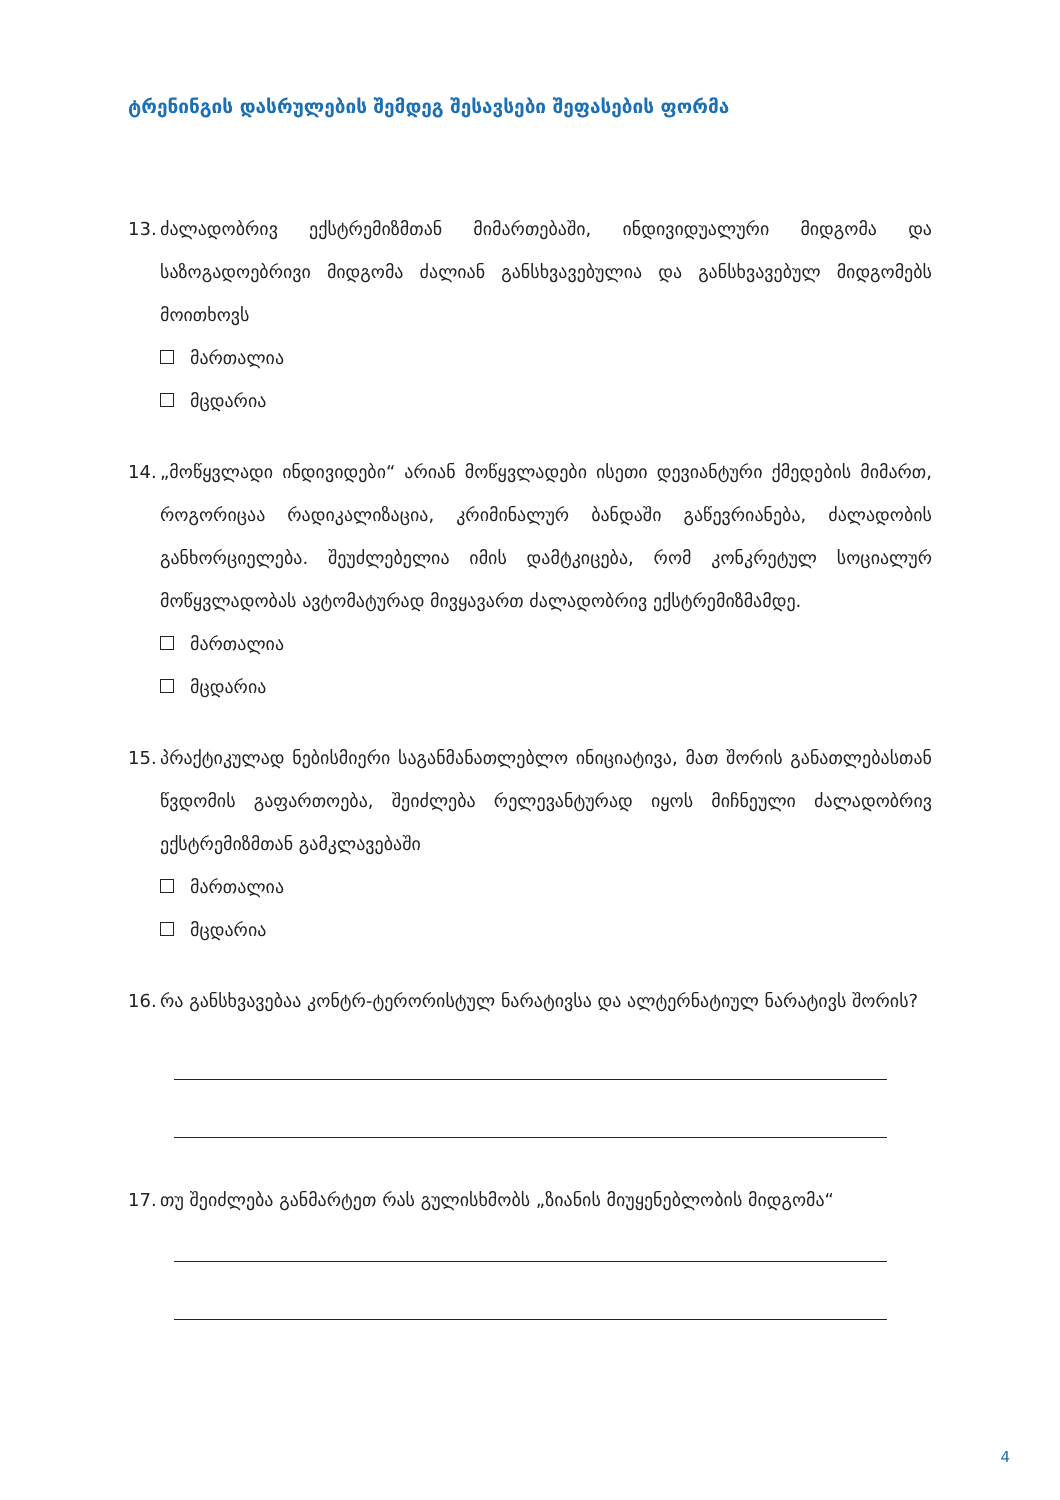ტრენინგის დასრულების შემდეგ შესავსები შეფასების ფორმა
13. ძალადობრივ ექსტრემიზმთან მიმართებაში, ინდივიდუალური მიდგომა და საზოგადოებრივი მიდგომა ძალიან განსხვავებულია და განსხვავებულ მიდგომებს მოითხოვს
მართალია
მცდარია
14. „მოწყვლადი ინდივიდები“ არიან მოწყვლადები ისეთი დევიანტური ქმედების მიმართ, როგორიცაა რადიკალიზაცია, კრიმინალურ ბანდაში გაწევრიანება, ძალადობის განხორციელება. შეუძლებელია იმის დამტკიცება, რომ კონკრეტულ სოციალურ მოწყვლადობას ავტომატურად მივყავართ ძალადობრივ ექსტრემიზმამდე.
მართალია
მცდარია
15. პრაქტიკულად ნებისმიერი საგანმანათლებლო ინიციატივა, მათ შორის განათლებასთან წვდომის გაფართოება, შეიძლება რელევანტურად იყოს მიჩნეული ძალადობრივ ექსტრემიზმთან გამკლავებაში
მართალია
მცდარია
16. რა განსხვავებაა კონტრ-ტერორისტულ ნარატივსა და ალტერნატიულ ნარატივს შორის?
17. თუ შეიძლება განმარტეთ რას გულისხმობს „ზიანის მიუყენებლობის მიდგომა“
4